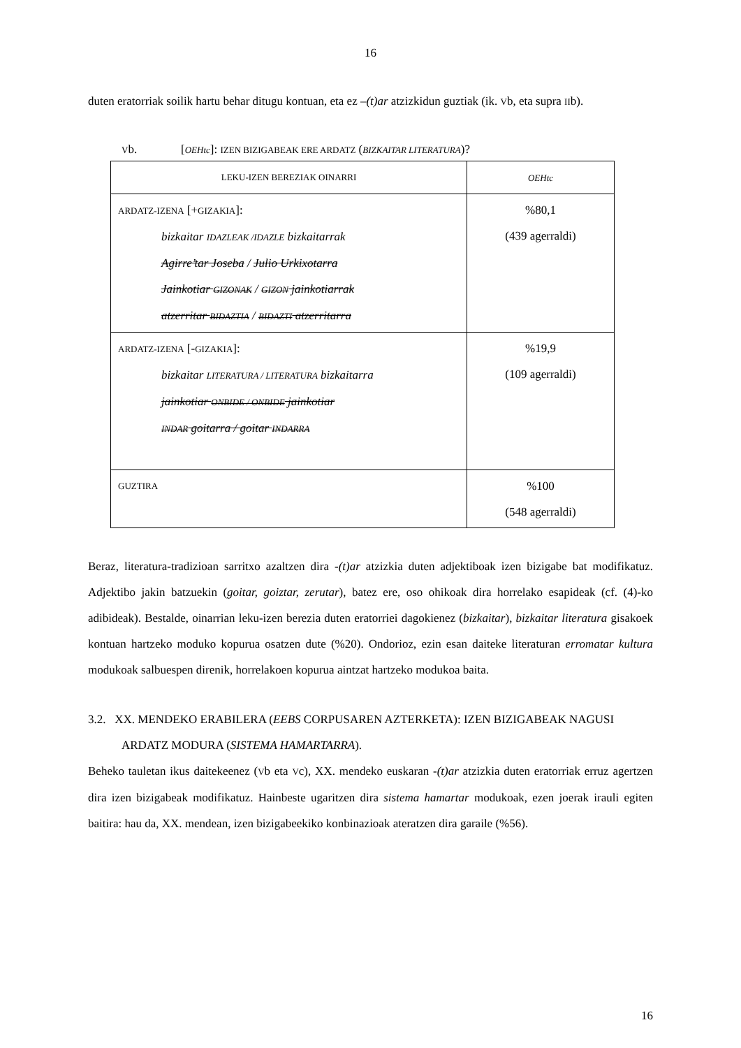16
duten eratorriak soilik hartu behar ditugu kontuan, eta ez –(t)ar atzizkidun guztiak (ik. Vb, eta supra IIb).
Vb. [OEHtc]: IZEN BIZIGABEAK ERE ARDATZ (BIZKAITAR LITERATURA)?
| LEKU-IZEN BEREZIAK OINARRI | OEHtc |
| ARDATZ-IZENA [+ GIZAKIA ]: bizkaitar IDAZLEAK /IDAZLE bizkaitarrak Agirre’tar Joseba / Julio Urkixotarra Jainkotiar GIZONAK / GIZON jainkotiarrak atzerritar BIDAZTIA / BIDAZTI atzerritarra | %80,1 (439 agerraldi) |
| ARDATZ-IZENA [- GIZAKIA ]: bizkaitar LITERATURA / LITERATURA bizkaitarra jainkotiar ONBIDE / ONBIDE jainkotiar INDAR goitarra / goitar INDARRA | %19,9 (109 agerraldi) |
| GUZTIRA | %100 (548 agerraldi) |
Beraz, literatura-tradizioan sarritxo azaltzen dira -(t)ar atzizkia duten adjektiboak izen bizigabe bat modifikatuz. Adjektibo jakin batzuekin (goitar, goiztar, zerutar), batez ere, oso ohikoak dira horrelako esapideak (cf. (4)-ko adibideak). Bestalde, oinarrian leku-izen berezia duten eratorriei dagokienez (bizkaitar), bizkaitar literatura gisakoek kontuan hartzeko moduko kopurua osatzen dute (%20). Ondorioz, ezin esan daiteke literaturan erromatar kultura modukoak salbuespen direnik, horrelakoen kopurua aintzat hartzeko modukoa baita.
3.2. XX. MENDEKO ERABILERA (EEBS CORPUSAREN AZTERKETA): IZEN BIZIGABEAK NAGUSI ARDATZ MODURA (SISTEMA HAMARTARRA).
Beheko tauletan ikus daitekeenez (Vb eta Vc), XX. mendeko euskaran -(t)ar atzizkia duten eratorriak erruz agertzen dira izen bizigabeak modifikatuz. Hainbeste ugaritzen dira sistema hamartar modukoak, ezen joerak irauli egiten baitira: hau da, XX. mendean, izen bizigabeekiko konbinazioak ateratzen dira garaile (%56).
16